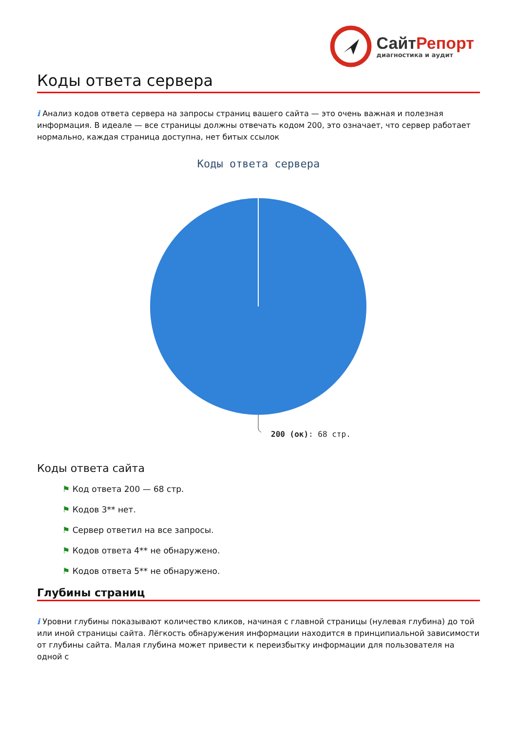СайтРепорт
диагностика и аудит
Коды ответа сервера
i Анализ кодов ответа сервера на запросы страниц вашего сайта — это очень важная и полезная информация. В идеале — все страницы должны отвечать кодом 200, это означает, что сервер работает нормально, каждая страница доступна, нет битых ссылок
Коды ответа сервера
200 (ок): 68 стр.
Коды ответа сайта
⚑ Код ответа 200 — 68 стр.
⚑ Кодов 3** нет.
⚑ Сервер ответил на все запросы.
⚑ Кодов ответа 4** не обнаружено.
⚑ Кодов ответа 5** не обнаружено.
Глубины страниц
i Уровни глубины показывают количество кликов, начиная с главной страницы (нулевая глубина) до той или иной страницы сайта. Лёгкость обнаружения информации находится в принципиальной зависимости от глубины сайта. Малая глубина может привести к переизбытку информации для пользователя на одной с